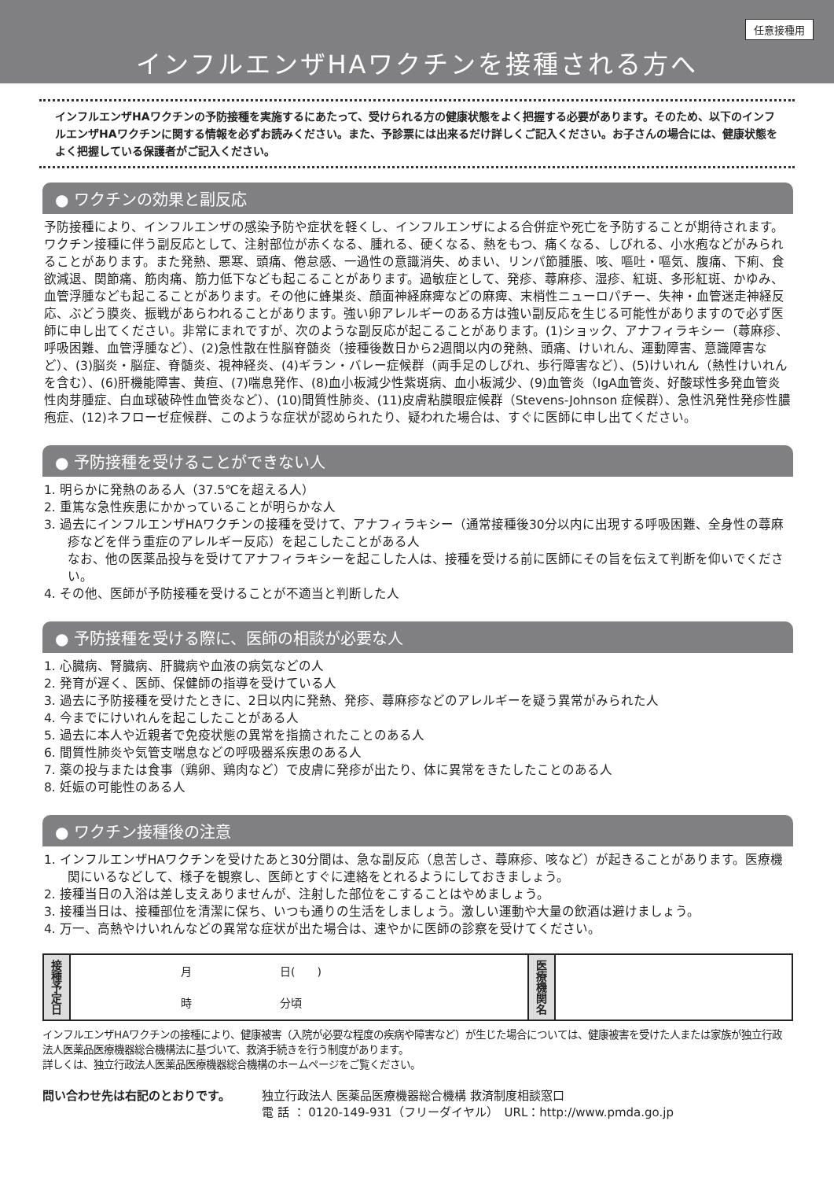任意接種用
インフルエンザHAワクチンを接種される方へ
インフルエンザHAワクチンの予防接種を実施するにあたって、受けられる方の健康状態をよく把握する必要があります。そのため、以下のインフルエンザHAワクチンに関する情報を必ずお読みください。また、予診票には出来るだけ詳しくご記入ください。お子さんの場合には、健康状態をよく把握している保護者がご記入ください。
● ワクチンの効果と副反応
予防接種により、インフルエンザの感染予防や症状を軽くし、インフルエンザによる合併症や死亡を予防することが期待されます。ワクチン接種に伴う副反応として、注射部位が赤くなる、腫れる、硬くなる、熱をもつ、痛くなる、しびれる、小水疱などがみられることがあります。また発熱、悪寒、頭痛、倦怠感、一過性の意識消失、めまい、リンパ節腫脹、咳、嘔吐・嘔気、腹痛、下痢、食欲減退、関節痛、筋肉痛、筋力低下なども起こることがあります。過敏症として、発疹、蕁麻疹、湿疹、紅斑、多形紅斑、かゆみ、血管浮腫なども起こることがあります。その他に蜂巣炎、顔面神経麻痺などの麻痺、末梢性ニューロパチー、失神・血管迷走神経反応、ぶどう膜炎、振戦があらわれることがあります。強い卵アレルギーのある方は強い副反応を生じる可能性がありますので必ず医師に申し出てください。非常にまれですが、次のような副反応が起こることがあります。(1)ショック、アナフィラキシー（蕁麻疹、呼吸困難、血管浮腫など）、(2)急性散在性脳脊髄炎（接種後数日から2週間以内の発熱、頭痛、けいれん、運動障害、意識障害など）、(3)脳炎・脳症、脊髄炎、視神経炎、(4)ギラン・バレー症候群（両手足のしびれ、歩行障害など）、(5)けいれん（熱性けいれんを含む）、(6)肝機能障害、黄疸、(7)喘息発作、(8)血小板減少性紫斑病、血小板減少、(9)血管炎（IgA血管炎、好酸球性多発血管炎性肉芽腫症、白血球破砕性血管炎など）、(10)間質性肺炎、(11)皮膚粘膜眼症候群（Stevens-Johnson 症候群）、急性汎発性発疹性膿疱症、(12)ネフローゼ症候群、このような症状が認められたり、疑われた場合は、すぐに医師に申し出てください。
● 予防接種を受けることができない人
1. 明らかに発熱のある人（37.5℃を超える人）
2. 重篤な急性疾患にかかっていることが明らかな人
3. 過去にインフルエンザHAワクチンの接種を受けて、アナフィラキシー（通常接種後30分以内に出現する呼吸困難、全身性の蕁麻疹などを伴う重症のアレルギー反応）を起こしたことがある人
なお、他の医薬品投与を受けてアナフィラキシーを起こした人は、接種を受ける前に医師にその旨を伝えて判断を仰いでください。
4. その他、医師が予防接種を受けることが不適当と判断した人
● 予防接種を受ける際に、医師の相談が必要な人
1. 心臓病、腎臓病、肝臓病や血液の病気などの人
2. 発育が遅く、医師、保健師の指導を受けている人
3. 過去に予防接種を受けたときに、2日以内に発熱、発疹、蕁麻疹などのアレルギーを疑う異常がみられた人
4. 今までにけいれんを起こしたことがある人
5. 過去に本人や近親者で免疫状態の異常を指摘されたことのある人
6. 間質性肺炎や気管支喘息などの呼吸器系疾患のある人
7. 薬の投与または食事（鶏卵、鶏肉など）で皮膚に発疹が出たり、体に異常をきたしたことのある人
8. 妊娠の可能性のある人
● ワクチン接種後の注意
1. インフルエンザHAワクチンを受けたあと30分間は、急な副反応（息苦しさ、蕁麻疹、咳など）が起きることがあります。医療機関にいるなどして、様子を観察し、医師とすぐに連絡をとれるようにしておきましょう。
2. 接種当日の入浴は差し支えありませんが、注射した部位をこすることはやめましょう。
3. 接種当日は、接種部位を清潔に保ち、いつも通りの生活をしましょう。激しい運動や大量の飲酒は避けましょう。
4. 万一、高熱やけいれんなどの異常な症状が出た場合は、速やかに医師の診察を受けてください。
| 接 種 予 定 日 | 月 日( ) 時 分頃 | 医 療 機 関 名 | |
インフルエンザHAワクチンの接種により、健康被害（入院が必要な程度の疾病や障害など）が生じた場合については、健康被害を受けた人または家族が独立行政法人医薬品医療機器総合機構法に基づいて、救済手続きを行う制度があります。
詳しくは、独立行政法人医薬品医療機器総合機構のホームページをご覧ください。
問い合わせ先は右記のとおりです。 独立行政法人 医薬品医療機器総合機構 救済制度相談窓口
電 話 ： 0120-149-931（フリーダイヤル）　URL：http://www.pmda.go.jp